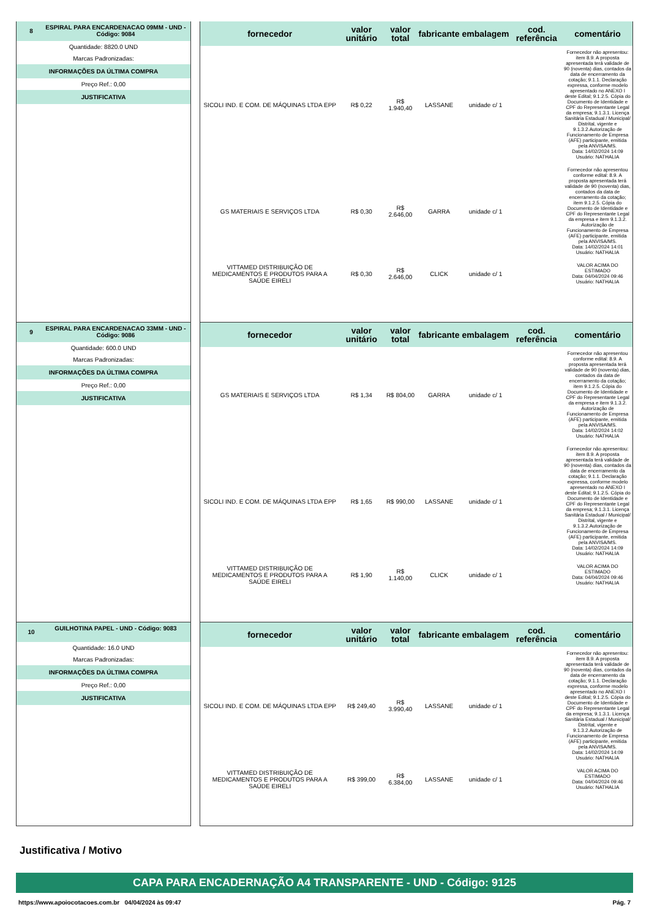8 ESPIRAL PARA ENCARDENACAO 09MM - UND - Código: 9084
Quantidade: 8820.0 UND
Marcas Padronizadas:
INFORMAÇÕES DA ÚLTIMA COMPRA
Preço Ref.: 0,00
JUSTIFICATIVA
| fornecedor | valor unitário | valor total | fabricante | embalagem | cod. referência | comentário |
| --- | --- | --- | --- | --- | --- | --- |
| SICOLI IND. E COM. DE MÁQUINAS LTDA EPP | R$ 0,22 | R$ 1.940,40 | LASSANE | unidade c/ 1 | | Fornecedor não apresentou: item 8.9. A proposta apresentada terá validade de 90 (noventa) dias, contados da data de encerramento da cotação; 9.1.1. Declaração expressa, conforme modelo apresentado no ANEXO I deste Edital; 9.1.2.5. Cópia do Documento de Identidade e CPF do Representante Legal da empresa; 9.1.3.1. Licença Sanitária Estadual / Municipal/ Distrital, vigente e 9.1.3.2.Autorização de Funcionamento de Empresa (AFE) participante, emitida pela ANVISA/MS. Data: 14/02/2024 14:09 Usuário: NATHALIA |
| GS MATERIAIS E SERVIÇOS LTDA | R$ 0,30 | R$ 2.646,00 | GARRA | unidade c/ 1 | | Fornecedor não apresentou conforme edital: 8.9. A proposta apresentada terá validade de 90 (noventa) dias, contados da data de encerramento da cotação; item 9.1.2.5. Cópia do Documento de Identidade e CPF do Representante Legal da empresa e item 9.1.3.2. Autorização de Funcionamento de Empresa (AFE) participante, emitida pela ANVISA/MS. Data: 14/02/2024 14:01 Usuário: NATHALIA |
| VITTAMED DISTRIBUIÇÃO DE MEDICAMENTOS E PRODUTOS PARA A SAÚDE EIRELI | R$ 0,30 | R$ 2.646,00 | CLICK | unidade c/ 1 | | VALOR ACIMA DO ESTIMADO Data: 04/04/2024 09:46 Usuário: NATHALIA |
9 ESPIRAL PARA ENCARDENACAO 33MM - UND - Código: 9086
Quantidade: 600.0 UND
Marcas Padronizadas:
INFORMAÇÕES DA ÚLTIMA COMPRA
Preço Ref.: 0,00
JUSTIFICATIVA
| fornecedor | valor unitário | valor total | fabricante | embalagem | cod. referência | comentário |
| --- | --- | --- | --- | --- | --- | --- |
| GS MATERIAIS E SERVIÇOS LTDA | R$ 1,34 | R$ 804,00 | GARRA | unidade c/ 1 | | Fornecedor não apresentou conforme edital: 8.9. A proposta apresentada terá validade de 90 (noventa) dias, contados da data de encerramento da cotação; item 9.1.2.5. Cópia do Documento de Identidade e CPF do Representante Legal da empresa e item 9.1.3.2. Autorização de Funcionamento de Empresa (AFE) participante, emitida pela ANVISA/MS. Data: 14/02/2024 14:02 Usuário: NATHALIA |
| SICOLI IND. E COM. DE MÁQUINAS LTDA EPP | R$ 1,65 | R$ 990,00 | LASSANE | unidade c/ 1 | | Fornecedor não apresentou: item 8.9. A proposta apresentada terá validade de 90 (noventa) dias, contados da data de encerramento da cotação; 9.1.1. Declaração expressa, conforme modelo apresentado no ANEXO I deste Edital; 9.1.2.5. Cópia do Documento de Identidade e CPF do Representante Legal da empresa; 9.1.3.1. Licença Sanitária Estadual / Municipal/ Distrital, vigente e 9.1.3.2.Autorização de Funcionamento de Empresa (AFE) participante, emitida pela ANVISA/MS. Data: 14/02/2024 14:09 Usuário: NATHALIA |
| VITTAMED DISTRIBUIÇÃO DE MEDICAMENTOS E PRODUTOS PARA A SAÚDE EIRELI | R$ 1,90 | R$ 1.140,00 | CLICK | unidade c/ 1 | | VALOR ACIMA DO ESTIMADO Data: 04/04/2024 09:46 Usuário: NATHALIA |
10 GUILHOTINA PAPEL - UND - Código: 9083
Quantidade: 16.0 UND
Marcas Padronizadas:
INFORMAÇÕES DA ÚLTIMA COMPRA
Preço Ref.: 0,00
JUSTIFICATIVA
| fornecedor | valor unitário | valor total | fabricante | embalagem | cod. referência | comentário |
| --- | --- | --- | --- | --- | --- | --- |
| SICOLI IND. E COM. DE MÁQUINAS LTDA EPP | R$ 249,40 | R$ 3.990,40 | LASSANE | unidade c/ 1 | | Fornecedor não apresentou: item 8.9. A proposta apresentada terá validade de 90 (noventa) dias, contados da data de encerramento da cotação; 9.1.1. Declaração expressa, conforme modelo apresentado no ANEXO I deste Edital; 9.1.2.5. Cópia do Documento de Identidade e CPF do Representante Legal da empresa; 9.1.3.1. Licença Sanitária Estadual / Municipal/ Distrital, vigente e 9.1.3.2.Autorização de Funcionamento de Empresa (AFE) participante, emitida pela ANVISA/MS. Data: 14/02/2024 14:09 Usuário: NATHALIA |
| VITTAMED DISTRIBUIÇÃO DE MEDICAMENTOS E PRODUTOS PARA A SAÚDE EIRELI | R$ 399,00 | R$ 6.384,00 | LASSANE | unidade c/ 1 | | VALOR ACIMA DO ESTIMADO Data: 04/04/2024 09:46 Usuário: NATHALIA |
Justificativa / Motivo
CAPA PARA ENCADERNAÇÃO A4 TRANSPARENTE - UND - Código: 9125
https://www.apoiocotacoes.com.br 04/04/2024 às 09:47 Pág. 7